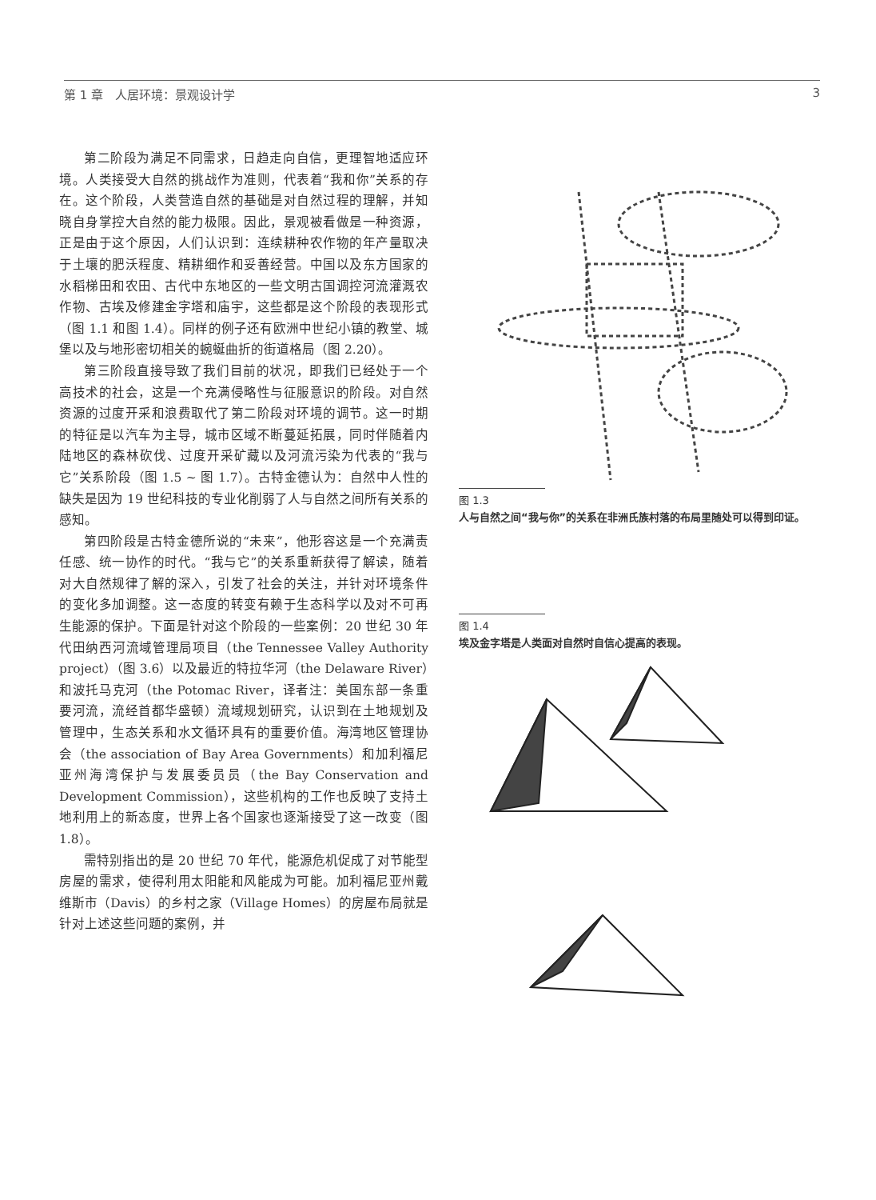第 1 章　人居环境：景观设计学 3
第二阶段为满足不同需求，日趋走向自信，更理智地适应环境。人类接受大自然的挑战作为准则，代表着“我和你”关系的存在。这个阶段，人类营造自然的基础是对自然过程的理解，并知晓自身掌控大自然的能力极限。因此，景观被看做是一种资源，正是由于这个原因，人们认识到：连续耕种农作物的年产量取决于土壤的肥沃程度、精耕细作和妥善经营。中国以及东方国家的水稻梯田和农田、古代中东地区的一些文明古国调控河流灌溉农作物、古埃及修建金字塔和庙宇，这些都是这个阶段的表现形式（图 1.1 和图 1.4）。同样的例子还有欧洲中世纪小镇的教堂、城堡以及与地形密切相关的蜿蜒曲折的街道格局（图 2.20）。
第三阶段直接导致了我们目前的状况，即我们已经处于一个高技术的社会，这是一个充满侵略性与征服意识的阶段。对自然资源的过度开采和浪费取代了第二阶段对环境的调节。这一时期的特征是以汽车为主导，城市区域不断蔓延拓展，同时伴随着内陆地区的森林砍伐、过度开采矿藏以及河流污染为代表的“我与它”关系阶段（图 1.5 ~ 图 1.7）。古特金德认为：自然中人性的缺失是因为 19 世纪科技的专业化削弱了人与自然之间所有关系的感知。
第四阶段是古特金德所说的“未来”，他形容这是一个充满责任感、统一协作的时代。“我与它”的关系重新获得了解读，随着对大自然规律了解的深入，引发了社会的关注，并针对环境条件的变化多加调整。这一态度的转变有赖于生态科学以及对不可再生能源的保护。下面是针对这个阶段的一些案例：20 世纪 30 年代田纳西河流域管理局项目（the Tennessee Valley Authority project）（图 3.6）以及最近的特拉华河（the Delaware River）和波托马克河（the Potomac River，译者注：美国东部一条重要河流，流经首都华盛顿）流域规划研究，认识到在土地规划及管理中，生态关系和水文循环具有的重要价值。海湾地区管理协会（the association of Bay Area Governments）和加利福尼亚州海湾保护与发展委员员（the Bay Conservation and Development Commission），这些机构的工作也反映了支持土地利用上的新态度，世界上各个国家也逐渐接受了这一改变（图 1.8）。
需特别指出的是 20 世纪 70 年代，能源危机促成了对节能型房屋的需求，使得利用太阳能和风能成为可能。加利福尼亚州戴维斯市（Davis）的乡村之家（Village Homes）的房屋布局就是针对上述这些问题的案例，并
图 1.3
人与自然之间“我与你”的关系在非洲氏族村落的布局里随处可以得到印证。
图 1.4
埃及金字塔是人类面对自然时自信心提高的表现。